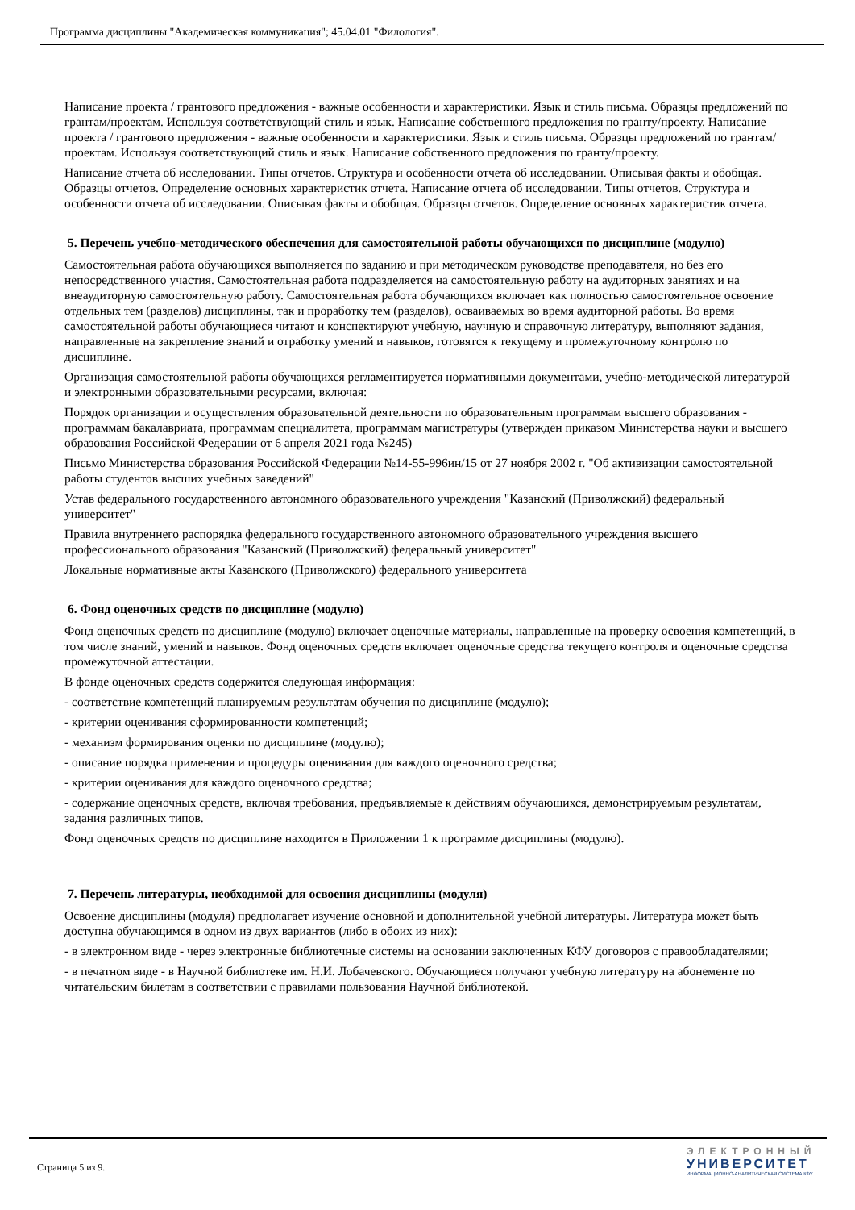Программа дисциплины "Академическая коммуникация"; 45.04.01 "Филология".
Написание проекта / грантового предложения - важные особенности и характеристики. Язык и стиль письма. Образцы предложений по грантам/проектам. Используя соответствующий стиль и язык. Написание собственного предложения по гранту/проекту. Написание проекта / грантового предложения - важные особенности и характеристики. Язык и стиль письма. Образцы предложений по грантам/проектам. Используя соответствующий стиль и язык. Написание собственного предложения по гранту/проекту.
Написание отчета об исследовании. Типы отчетов. Структура и особенности отчета об исследовании. Описывая факты и обобщая. Образцы отчетов. Определение основных характеристик отчета. Написание отчета об исследовании. Типы отчетов. Структура и особенности отчета об исследовании. Описывая факты и обобщая. Образцы отчетов. Определение основных характеристик отчета.
5. Перечень учебно-методического обеспечения для самостоятельной работы обучающихся по дисциплине (модулю)
Самостоятельная работа обучающихся выполняется по заданию и при методическом руководстве преподавателя, но без его непосредственного участия. Самостоятельная работа подразделяется на самостоятельную работу на аудиторных занятиях и на внеаудиторную самостоятельную работу. Самостоятельная работа обучающихся включает как полностью самостоятельное освоение отдельных тем (разделов) дисциплины, так и проработку тем (разделов), осваиваемых во время аудиторной работы. Во время самостоятельной работы обучающиеся читают и конспектируют учебную, научную и справочную литературу, выполняют задания, направленные на закрепление знаний и отработку умений и навыков, готовятся к текущему и промежуточному контролю по дисциплине.
Организация самостоятельной работы обучающихся регламентируется нормативными документами, учебно-методической литературой и электронными образовательными ресурсами, включая:
Порядок организации и осуществления образовательной деятельности по образовательным программам высшего образования - программам бакалавриата, программам специалитета, программам магистратуры (утвержден приказом Министерства науки и высшего образования Российской Федерации от 6 апреля 2021 года №245)
Письмо Министерства образования Российской Федерации №14-55-996ин/15 от 27 ноября 2002 г. "Об активизации самостоятельной работы студентов высших учебных заведений"
Устав федерального государственного автономного образовательного учреждения "Казанский (Приволжский) федеральный университет"
Правила внутреннего распорядка федерального государственного автономного образовательного учреждения высшего профессионального образования "Казанский (Приволжский) федеральный университет"
Локальные нормативные акты Казанского (Приволжского) федерального университета
6. Фонд оценочных средств по дисциплине (модулю)
Фонд оценочных средств по дисциплине (модулю) включает оценочные материалы, направленные на проверку освоения компетенций, в том числе знаний, умений и навыков. Фонд оценочных средств включает оценочные средства текущего контроля и оценочные средства промежуточной аттестации.
В фонде оценочных средств содержится следующая информация:
- соответствие компетенций планируемым результатам обучения по дисциплине (модулю);
- критерии оценивания сформированности компетенций;
- механизм формирования оценки по дисциплине (модулю);
- описание порядка применения и процедуры оценивания для каждого оценочного средства;
- критерии оценивания для каждого оценочного средства;
- содержание оценочных средств, включая требования, предъявляемые к действиям обучающихся, демонстрируемым результатам, задания различных типов.
Фонд оценочных средств по дисциплине находится в Приложении 1 к программе дисциплины (модулю).
7. Перечень литературы, необходимой для освоения дисциплины (модуля)
Освоение дисциплины (модуля) предполагает изучение основной и дополнительной учебной литературы. Литература может быть доступна обучающимся в одном из двух вариантов (либо в обоих из них):
- в электронном виде - через электронные библиотечные системы на основании заключенных КФУ договоров с правообладателями;
- в печатном виде - в Научной библиотеке им. Н.И. Лобачевского. Обучающиеся получают учебную литературу на абонементе по читательским билетам в соответствии с правилами пользования Научной библиотекой.
Страница 5 из 9.
ЭЛЕКТРОННЫЙ
УНИВЕРСИТЕТ
ИНФОРМАЦИОННО-АНАЛИТИЧЕСКАЯ СИСТЕМА КФУ